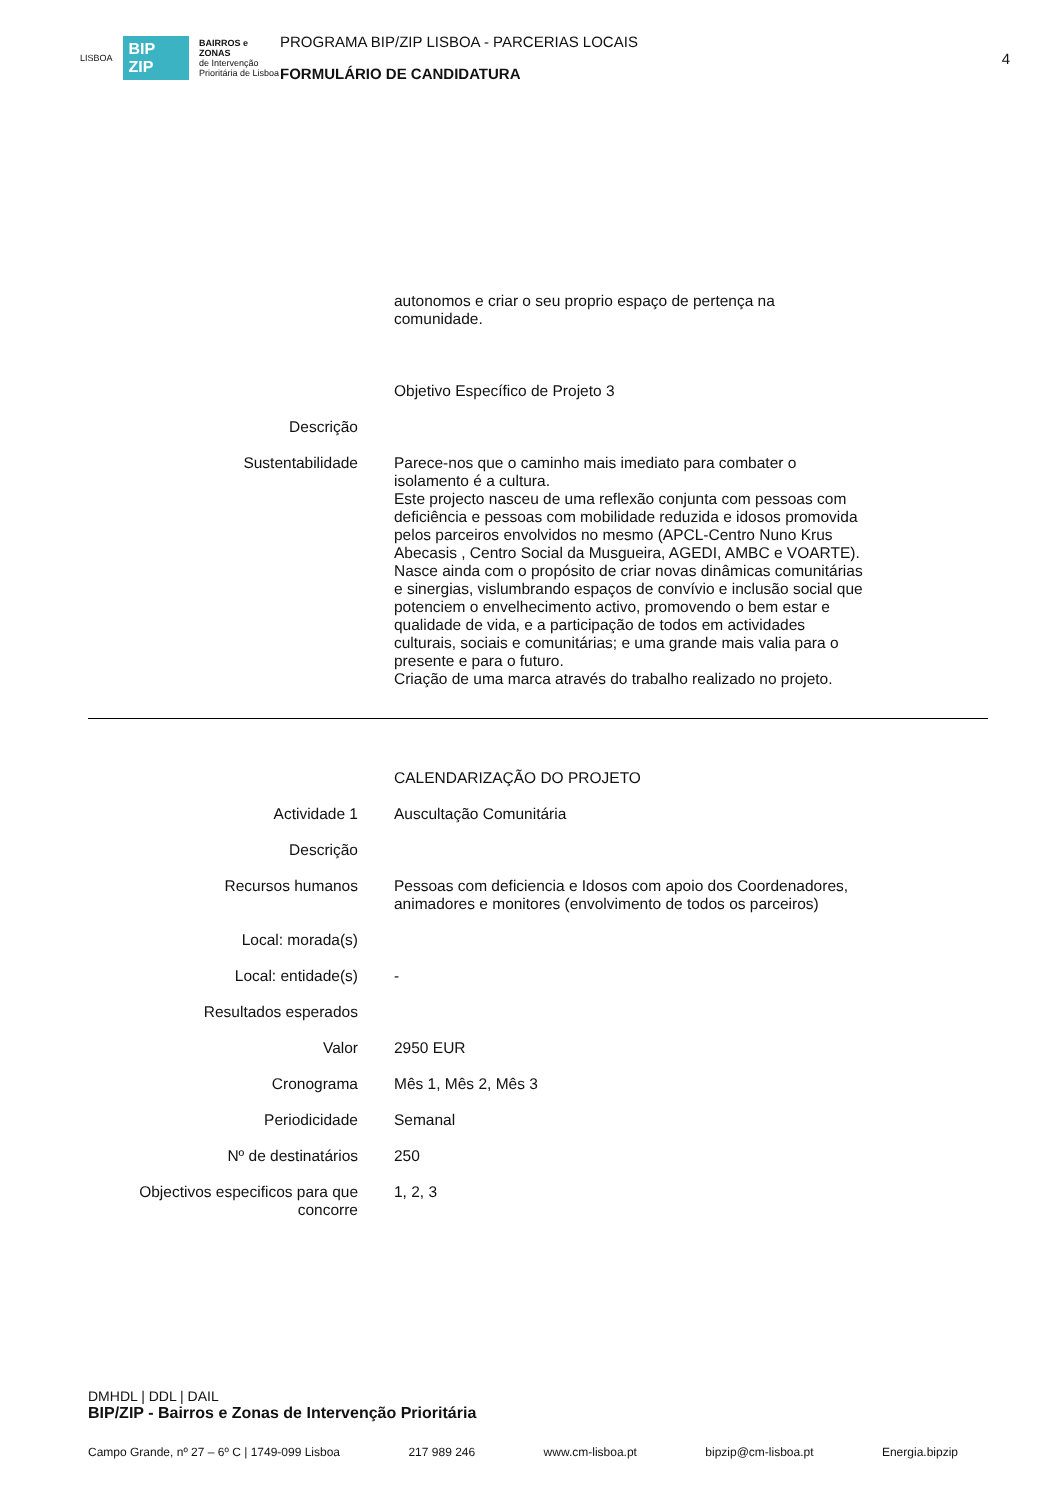LISBOA BIP ZIP BAIRROS e ZONAS
de Intervenção
Prioritária de Lisboa
PROGRAMA BIP/ZIP LISBOA - PARCERIAS LOCAIS
FORMULÁRIO DE CANDIDATURA
4
autonomos e criar o seu proprio espaço de pertença na comunidade.
Objetivo Específico de Projeto 3
Descrição
Sustentabilidade Parece-nos que o caminho mais imediato para combater o isolamento é a cultura.
Este projecto nasceu de uma reflexão conjunta com pessoas com deficiência e pessoas com mobilidade reduzida e idosos promovida pelos parceiros envolvidos no mesmo (APCL-Centro Nuno Krus Abecasis , Centro Social da Musgueira, AGEDI, AMBC e VOARTE). Nasce ainda com o propósito de criar novas dinâmicas comunitárias e sinergias, vislumbrando espaços de convívio e inclusão social que potenciem o envelhecimento activo, promovendo o bem estar e qualidade de vida, e a participação de todos em actividades culturais, sociais e comunitárias; e uma grande mais valia para o presente e para o futuro.
Criação de uma marca através do trabalho realizado no projeto.
CALENDARIZAÇÃO DO PROJETO
Actividade 1 Auscultação Comunitária
Descrição
Recursos humanos Pessoas com deficiencia e Idosos com apoio dos Coordenadores, animadores e monitores (envolvimento de todos os parceiros)
Local: morada(s)
Local: entidade(s) -
Resultados esperados
Valor 2950 EUR
Cronograma Mês 1, Mês 2, Mês 3
Periodicidade Semanal
Nº de destinatários 250
Objectivos especificos para que concorre
1, 2, 3
DMHDL | DDL | DAIL
BIP/ZIP - Bairros e Zonas de Intervenção Prioritária
Campo Grande, nº 27 – 6º C | 1749-099 Lisboa 217 989 246 www.cm-lisboa.pt bipzip@cm-lisboa.pt Energia.bipzip